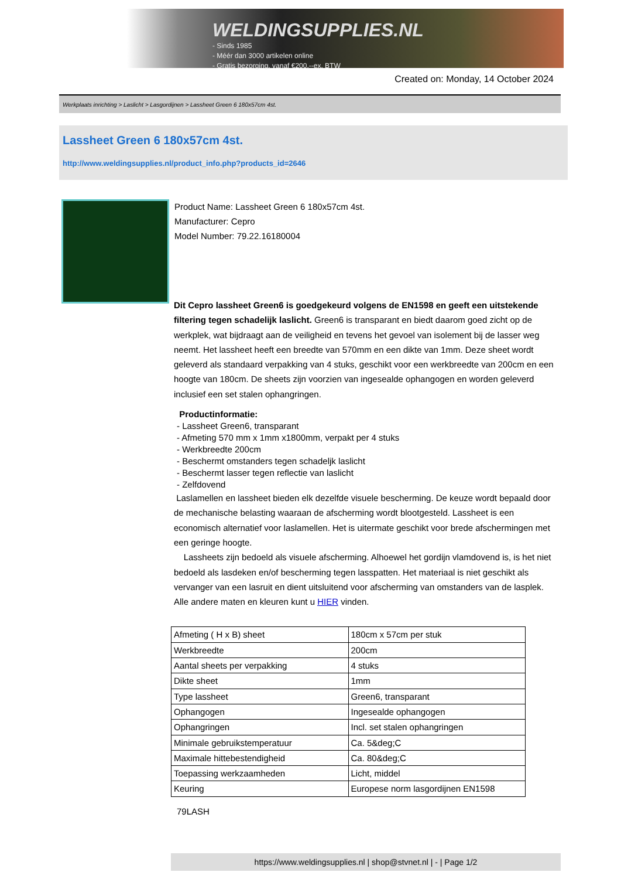WELDINGSUPPLIES.NL
- Sinds 1985
- Méér dan 3000 artikelen online
- Gratis bezorging, vanaf €200,--ex. BTW
Created on: Monday, 14 October 2024
Werkplaats inrichting > Laslicht > Lasgordijnen > Lassheet Green 6 180x57cm 4st.
Lassheet Green 6 180x57cm 4st.
http://www.weldingsupplies.nl/product_info.php?products_id=2646
Product Name: Lassheet Green 6 180x57cm 4st.
Manufacturer: Cepro
Model Number: 79.22.16180004
Dit Cepro lassheet Green6 is goedgekeurd volgens de EN1598 en geeft een uitstekende filtering tegen schadelijk laslicht. Green6 is transparant en biedt daarom goed zicht op de werkplek, wat bijdraagt aan de veiligheid en tevens het gevoel van isolement bij de lasser weg neemt. Het lassheet heeft een breedte van 570mm en een dikte van 1mm. Deze sheet wordt geleverd als standaard verpakking van 4 stuks, geschikt voor een werkbreedte van 200cm en een hoogte van 180cm. De sheets zijn voorzien van ingesealde ophangogen en worden geleverd inclusief een set stalen ophangringen.
Productinformatie:
- Lassheet Green6, transparant
- Afmeting 570 mm x 1mm x1800mm, verpakt per 4 stuks
- Werkbreedte 200cm
- Beschermt omstanders tegen schadeljk laslicht
- Beschermt lasser tegen reflectie van laslicht
- Zelfdovend
Laslamellen en lassheet bieden elk dezelfde visuele bescherming. De keuze wordt bepaald door de mechanische belasting waaraan de afscherming wordt blootgesteld. Lassheet is een economisch alternatief voor laslamellen. Het is uitermate geschikt voor brede afschermingen met een geringe hoogte.
Lassheets zijn bedoeld als visuele afscherming. Alhoewel het gordijn vlamdovend is, is het niet bedoeld als lasdeken en/of bescherming tegen lasspatten. Het materiaal is niet geschikt als vervanger van een lasruit en dient uitsluitend voor afscherming van omstanders van de lasplek.
Alle andere maten en kleuren kunt u HIER vinden.
| Afmeting ( H x B) sheet | 180cm x 57cm per stuk |
| Werkbreedte | 200cm |
| Aantal sheets per verpakking | 4 stuks |
| Dikte sheet | 1mm |
| Type lassheet | Green6, transparant |
| Ophangogen | Ingesealde ophangogen |
| Ophangringen | Incl. set stalen ophangringen |
| Minimale gebruikstemperatuur | Ca. 5&deg;C |
| Maximale hittebestendigheid | Ca. 80&deg;C |
| Toepassing werkzaamheden | Licht, middel |
| Keuring | Europese norm lasgordijnen EN1598 |
79LASH
https://www.weldingsupplies.nl | shop@stvnet.nl | - | Page 1/2